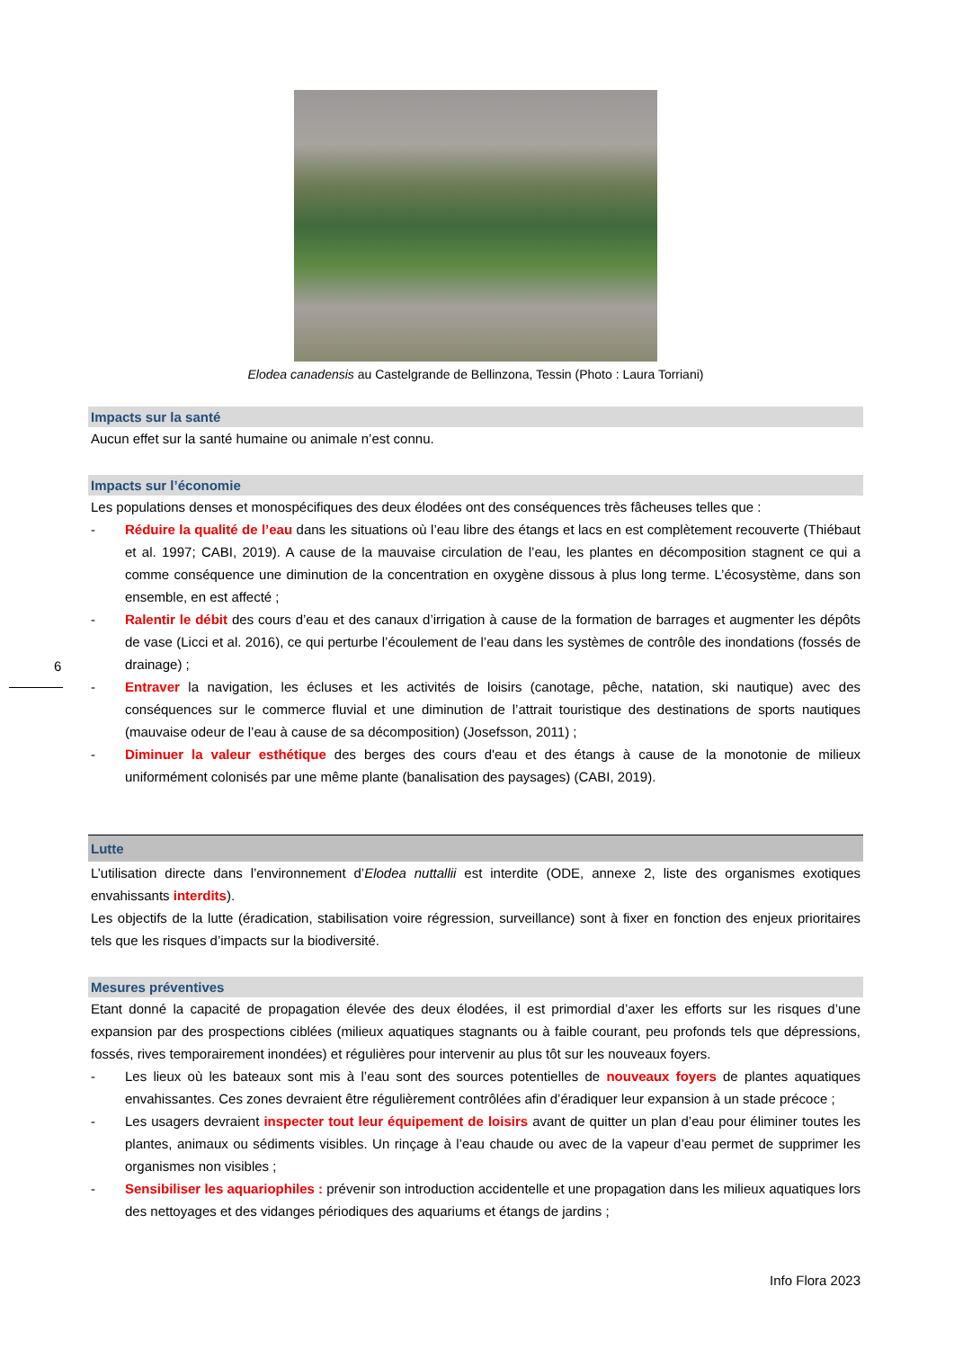Elodea canadensis au Castelgrande de Bellinzona, Tessin (Photo : Laura Torriani)
Impacts sur la santé
Aucun effet sur la santé humaine ou animale n’est connu.
Impacts sur l’économie
Les populations denses et monospécifiques des deux élodées ont des conséquences très fâcheuses telles que :
- Réduire la qualité de l’eau dans les situations où l’eau libre des étangs et lacs en est complètement recouverte (Thiébaut et al. 1997; CABI, 2019). A cause de la mauvaise circulation de l’eau, les plantes en décomposition stagnent ce qui a comme conséquence une diminution de la concentration en oxygène dissous à plus long terme. L’écosystème, dans son ensemble, en est affecté ;
- Ralentir le débit des cours d’eau et des canaux d’irrigation à cause de la formation de barrages et augmenter les dépôts de vase (Licci et al. 2016), ce qui perturbe l’écoulement de l’eau dans les systèmes de contrôle des inondations (fossés de drainage) ;
- Entraver la navigation, les écluses et les activités de loisirs (canotage, pêche, natation, ski nautique) avec des conséquences sur le commerce fluvial et une diminution de l’attrait touristique des destinations de sports nautiques (mauvaise odeur de l’eau à cause de sa décomposition) (Josefsson, 2011) ;
- Diminuer la valeur esthétique des berges des cours d'eau et des étangs à cause de la monotonie de milieux uniformément colonisés par une même plante (banalisation des paysages) (CABI, 2019).
Lutte
L’utilisation directe dans l’environnement d’Elodea nuttallii est interdite (ODE, annexe 2, liste des organismes exotiques envahissants interdits).
Les objectifs de la lutte (éradication, stabilisation voire régression, surveillance) sont à fixer en fonction des enjeux prioritaires tels que les risques d’impacts sur la biodiversité.
Mesures préventives
Etant donné la capacité de propagation élevée des deux élodées, il est primordial d’axer les efforts sur les risques d’une expansion par des prospections ciblées (milieux aquatiques stagnants ou à faible courant, peu profonds tels que dépressions, fossés, rives temporairement inondées) et régulières pour intervenir au plus tôt sur les nouveaux foyers.
- Les lieux où les bateaux sont mis à l’eau sont des sources potentielles de nouveaux foyers de plantes aquatiques envahissantes. Ces zones devraient être régulièrement contrôlées afin d’éradiquer leur expansion à un stade précoce ;
- Les usagers devraient inspecter tout leur équipement de loisirs avant de quitter un plan d’eau pour éliminer toutes les plantes, animaux ou sédiments visibles. Un rinçage à l’eau chaude ou avec de la vapeur d’eau permet de supprimer les organismes non visibles ;
- Sensibiliser les aquariophiles : prévenir son introduction accidentelle et une propagation dans les milieux aquatiques lors des nettoyages et des vidanges périodiques des aquariums et étangs de jardins ;
6
Info Flora 2023